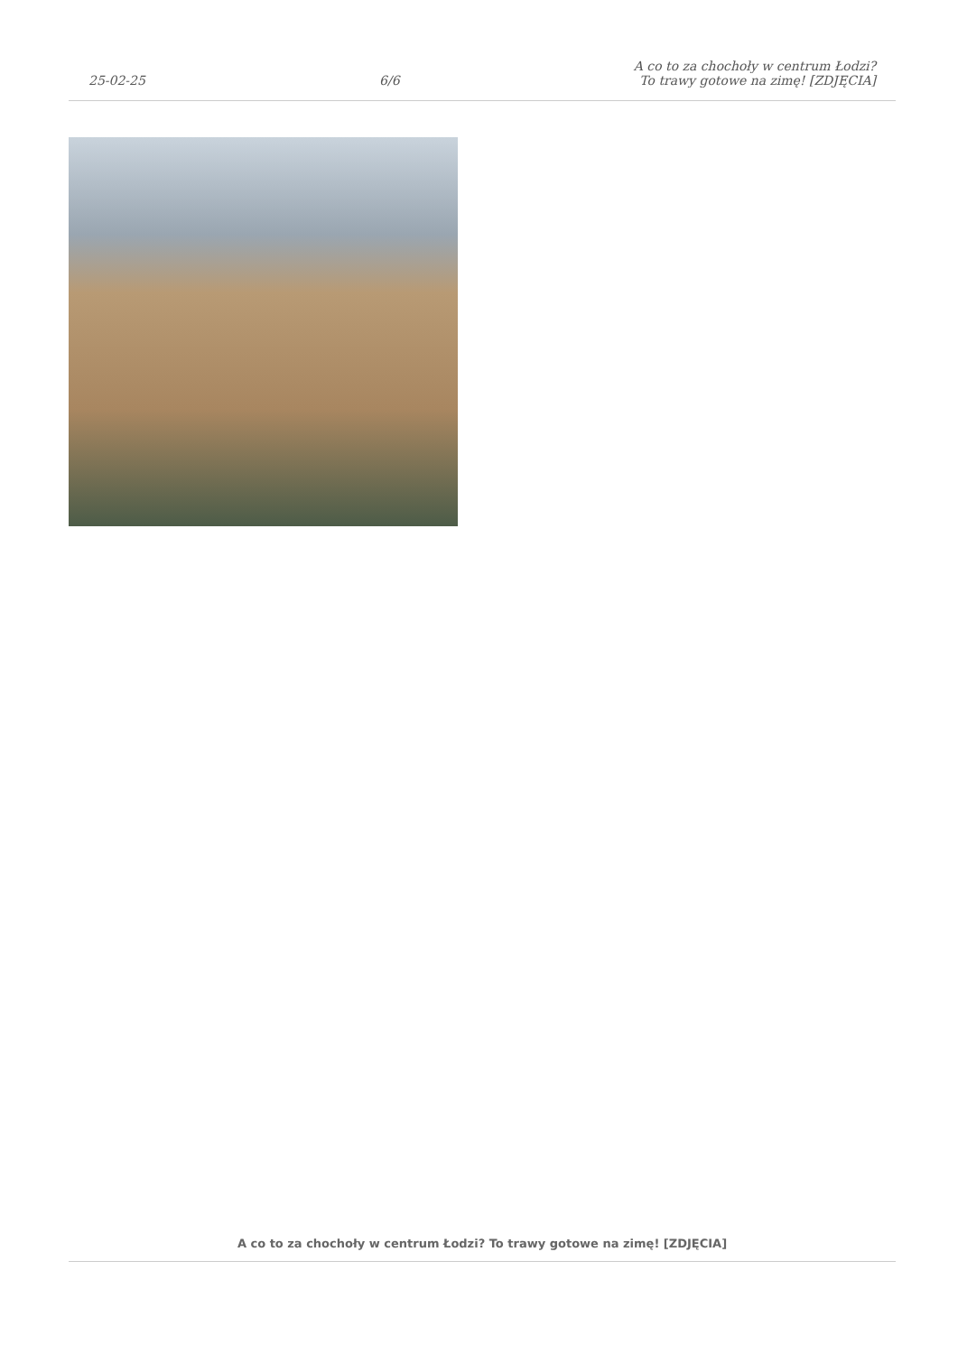25-02-25
6/6
A co to za chochoły w centrum Łodzi?
To trawy gotowe na zimę! [ZDJĘCIA]
A co to za chochoły w centrum Łodzi? To trawy gotowe na zimę! [ZDJĘCIA]